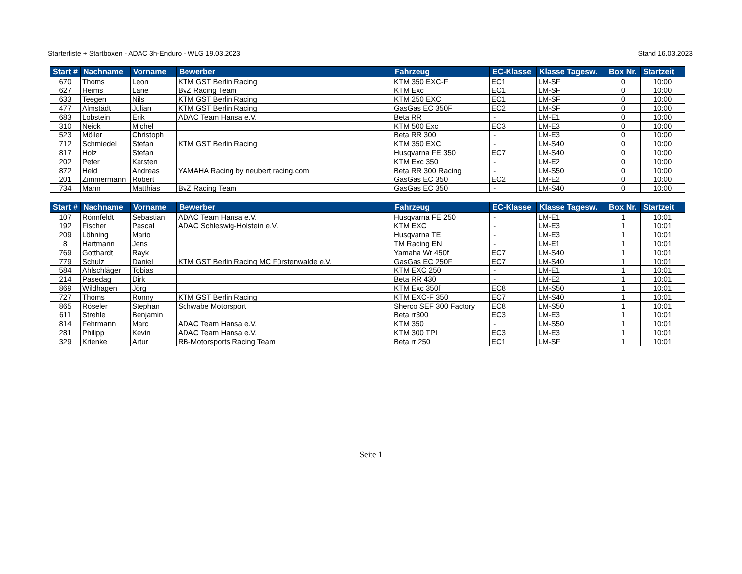Starterliste + Startboxen - ADAC 3h-Enduro - WLG 19.03.2023 Stand 16.03.2023
| Start # | Nachname | Vorname | Bewerber | Fahrzeug | EC-Klasse | Klasse Tagesw. | Box Nr. | Startzeit |
| --- | --- | --- | --- | --- | --- | --- | --- | --- |
| 670 | Thoms | Leon | KTM GST Berlin Racing | KTM 350 EXC-F | EC1 | LM-SF | 0 | 10:00 |
| 627 | Heims | Lane | BvZ Racing Team | KTM Exc | EC1 | LM-SF | 0 | 10:00 |
| 633 | Teegen | Nils | KTM GST Berlin Racing | KTM 250 EXC | EC1 | LM-SF | 0 | 10:00 |
| 477 | Almstädt | Julian | KTM GST Berlin Racing | GasGas EC 350F | EC2 | LM-SF | 0 | 10:00 |
| 683 | Lobstein | Erik | ADAC Team Hansa e.V. | Beta RR | - | LM-E1 | 0 | 10:00 |
| 310 | Neick | Michel | | KTM 500 Exc | EC3 | LM-E3 | 0 | 10:00 |
| 523 | Möller | Christoph | | Beta RR 300 | - | LM-E3 | 0 | 10:00 |
| 712 | Schmiedel | Stefan | KTM GST Berlin Racing | KTM 350 EXC | - | LM-S40 | 0 | 10:00 |
| 817 | Holz | Stefan | | Husqvarna FE 350 | EC7 | LM-S40 | 0 | 10:00 |
| 202 | Peter | Karsten | | KTM Exc 350 | - | LM-E2 | 0 | 10:00 |
| 872 | Held | Andreas | YAMAHA Racing by neubert racing.com | Beta RR 300 Racing | - | LM-S50 | 0 | 10:00 |
| 201 | Zimmermann | Robert | | GasGas EC 350 | EC2 | LM-E2 | 0 | 10:00 |
| 734 | Mann | Matthias | BvZ Racing Team | GasGas EC 350 | - | LM-S40 | 0 | 10:00 |
| Start # | Nachname | Vorname | Bewerber | Fahrzeug | EC-Klasse | Klasse Tagesw. | Box Nr. | Startzeit |
| --- | --- | --- | --- | --- | --- | --- | --- | --- |
| 107 | Rönnfeldt | Sebastian | ADAC Team Hansa e.V. | Husqvarna FE 250 | - | LM-E1 | 1 | 10:01 |
| 192 | Fischer | Pascal | ADAC Schleswig-Holstein e.V. | KTM EXC | - | LM-E3 | 1 | 10:01 |
| 209 | Löhning | Mario | | Husqvarna TE | - | LM-E3 | 1 | 10:01 |
| 8 | Hartmann | Jens | | TM Racing EN | - | LM-E1 | 1 | 10:01 |
| 769 | Gotthardt | Rayk | | Yamaha Wr 450f | EC7 | LM-S40 | 1 | 10:01 |
| 779 | Schulz | Daniel | KTM GST Berlin Racing MC Fürstenwalde e.V. | GasGas EC 250F | EC7 | LM-S40 | 1 | 10:01 |
| 584 | Ahlschläger | Tobias | | KTM EXC 250 | - | LM-E1 | 1 | 10:01 |
| 214 | Pasedag | Dirk | | Beta RR 430 | - | LM-E2 | 1 | 10:01 |
| 869 | Wildhagen | Jörg | | KTM Exc 350f | EC8 | LM-S50 | 1 | 10:01 |
| 727 | Thoms | Ronny | KTM GST Berlin Racing | KTM EXC-F 350 | EC7 | LM-S40 | 1 | 10:01 |
| 865 | Röseler | Stephan | Schwabe Motorsport | Sherco SEF 300 Factory | EC8 | LM-S50 | 1 | 10:01 |
| 611 | Strehle | Benjamin | | Beta rr300 | EC3 | LM-E3 | 1 | 10:01 |
| 814 | Fehrmann | Marc | ADAC Team Hansa e.V. | KTM 350 | - | LM-S50 | 1 | 10:01 |
| 281 | Philipp | Kevin | ADAC Team Hansa e.V. | KTM 300 TPI | EC3 | LM-E3 | 1 | 10:01 |
| 329 | Krienke | Artur | RB-Motorsports Racing Team | Beta rr 250 | EC1 | LM-SF | 1 | 10:01 |
Seite 1